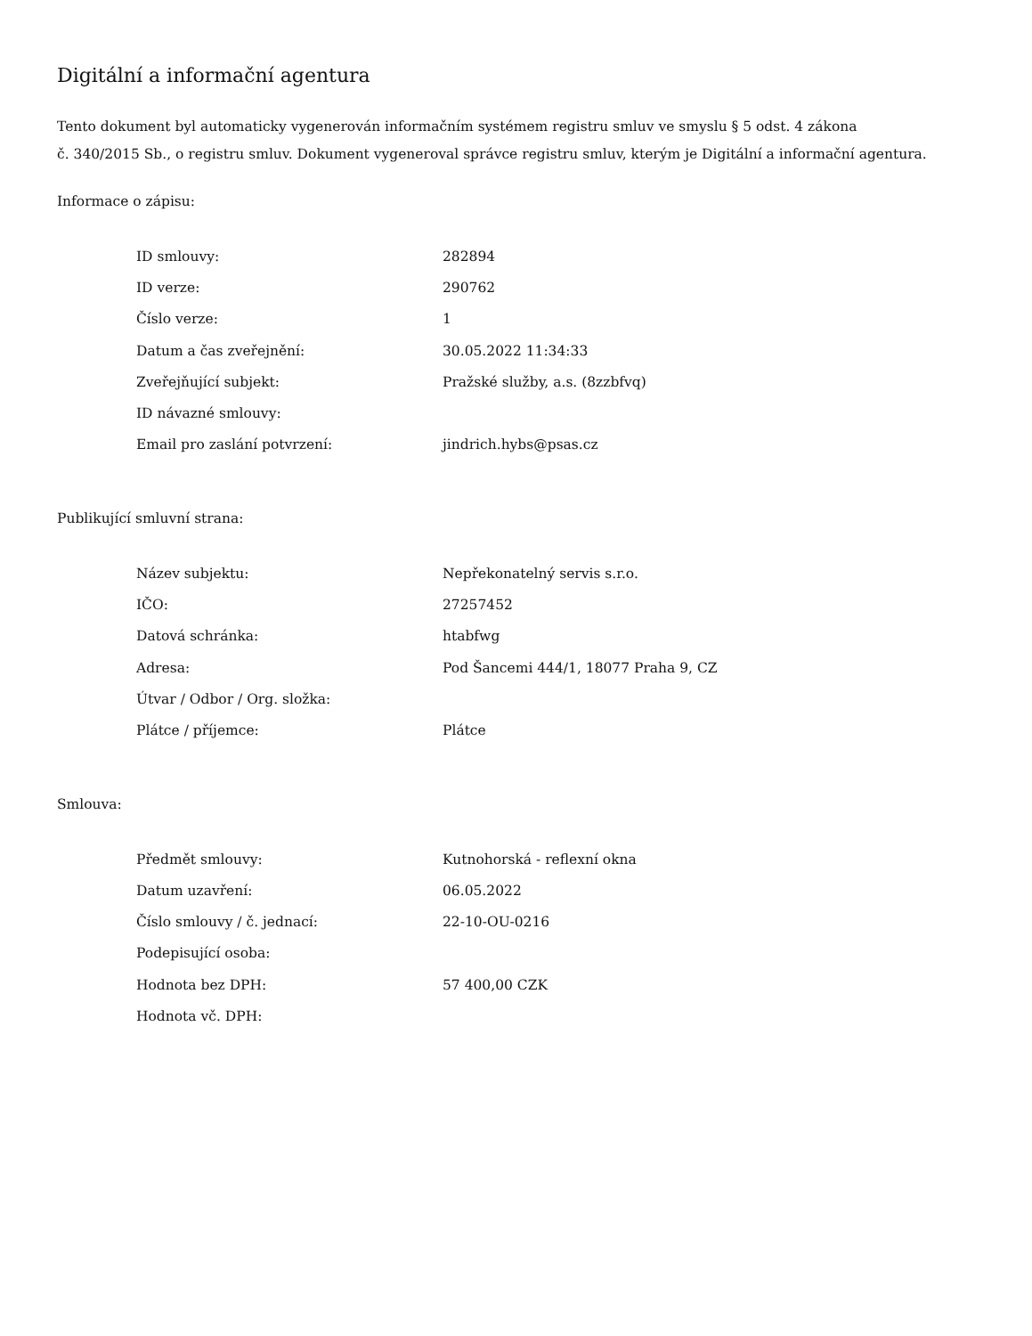Digitální a informační agentura
Tento dokument byl automaticky vygenerován informačním systémem registru smluv ve smyslu § 5 odst. 4 zákona
č. 340/2015 Sb., o registru smluv. Dokument vygeneroval správce registru smluv, kterým je Digitální a informační agentura.
Informace o zápisu:
| ID smlouvy: | 282894 |
| ID verze: | 290762 |
| Číslo verze: | 1 |
| Datum a čas zveřejnění: | 30.05.2022 11:34:33 |
| Zveřejňující subjekt: | Pražské služby, a.s. (8zzbfvq) |
| ID návazné smlouvy: | |
| Email pro zaslání potvrzení: | jindrich.hybs@psas.cz |
Publikující smluvní strana:
| Název subjektu: | Nepřekonatelný servis s.r.o. |
| IČO: | 27257452 |
| Datová schránka: | htabfwg |
| Adresa: | Pod Šancemi 444/1, 18077 Praha 9, CZ |
| Útvar / Odbor / Org. složka: | |
| Plátce / příjemce: | Plátce |
Smlouva:
| Předmět smlouvy: | Kutnohorská - reflexní okna |
| Datum uzavření: | 06.05.2022 |
| Číslo smlouvy / č. jednací: | 22-10-OU-0216 |
| Podepisující osoba: | |
| Hodnota bez DPH: | 57 400,00 CZK |
| Hodnota vč. DPH: | |